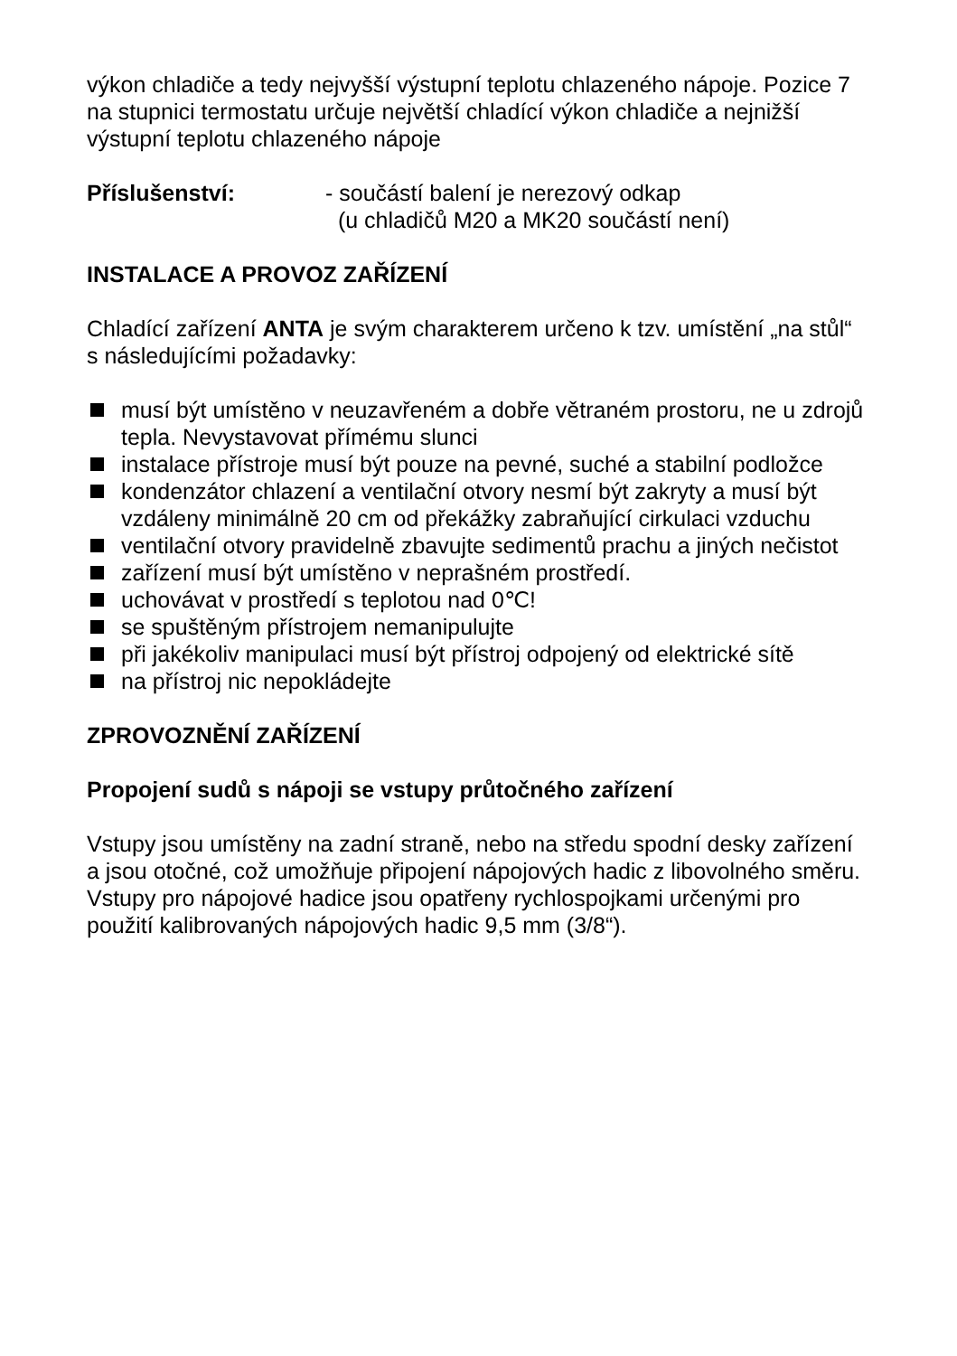výkon chladiče a tedy nejvyšší výstupní teplotu chlazeného nápoje. Pozice 7 na stupnici termostatu určuje největší chladící výkon chladiče a nejnižší výstupní teplotu chlazeného nápoje
Příslušenství: - součástí balení je nerezový odkap
(u chladičů M20 a MK20 součástí není)
INSTALACE A PROVOZ ZAŘÍZENÍ
Chladící zařízení ANTA je svým charakterem určeno k tzv. umístění „na stůl“ s následujícími požadavky:
musí být umístěno v neuzavřeném a dobře větraném prostoru, ne u zdrojů tepla. Nevystavovat přímému slunci
instalace přístroje musí být pouze na pevné, suché a stabilní podložce
kondenzátor chlazení a ventilační otvory nesmí být zakryty a musí být vzdáleny minimálně 20 cm od překážky zabraňující cirkulaci vzduchu
ventilační otvory pravidelně zbavujte sedimentů prachu a jiných nečistot
zařízení musí být umístěno v neprašném prostředí.
uchovávat v prostředí s teplotou nad 0℃!
se spuštěným přístrojem nemanipulujte
při jakékoliv manipulaci musí být přístroj odpojený od elektrické sítě
na přístroj nic nepokládejte
ZPROVOZNĚNÍ ZAŘÍZENÍ
Propojení sudů s nápoji se vstupy průtočného zařízení
Vstupy jsou umístěny na zadní straně, nebo na středu spodní desky zařízení a jsou otočné, což umožňuje připojení nápojových hadic z libovolného směru. Vstupy pro nápojové hadice jsou opatřeny rychlospojkami určenými pro použití kalibrovaných nápojových hadic 9,5 mm (3/8“).